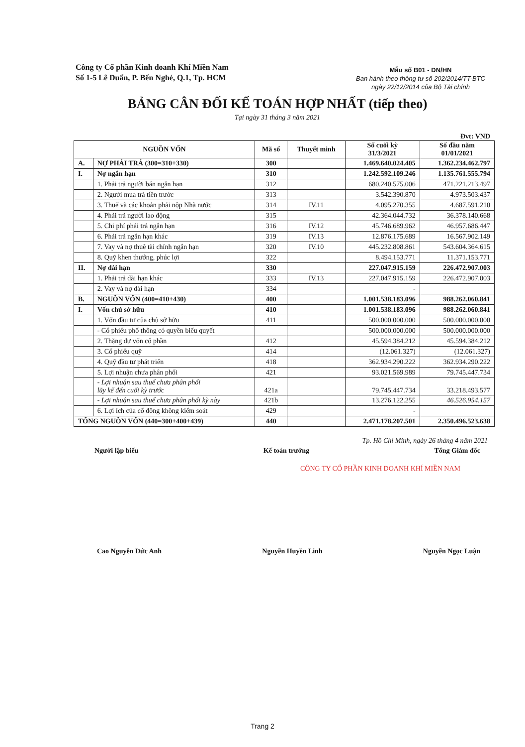Công ty Cổ phần Kinh doanh Khí Miền Nam
Số 1-5 Lê Duẩn, P. Bến Nghé, Q.1, Tp. HCM
Mẫu số B01 - DN/HN
Ban hành theo thông tư số 202/2014/TT-BTC
ngày 22/12/2014 của Bộ Tài chính
BẢNG CÂN ĐỐI KẾ TOÁN HỢP NHẤT (tiếp theo)
Tại ngày 31 tháng 3 năm 2021
Đvt: VND
| NGUỒN VỐN | | Mã số | Thuyết minh | Số cuối kỳ 31/3/2021 | Số đầu năm 01/01/2021 |
| --- | --- | --- | --- | --- | --- |
| A. | NỢ PHẢI TRẢ (300=310+330) | 300 | | 1.469.640.024.405 | 1.362.234.462.797 |
| I. | Nợ ngắn hạn | 310 | | 1.242.592.109.246 | 1.135.761.555.794 |
| | 1. Phải trả người bán ngắn hạn | 312 | | 680.240.575.006 | 471.221.213.497 |
| | 2. Người mua trả tiền trước | 313 | | 3.542.390.870 | 4.973.503.437 |
| | 3. Thuế và các khoản phải nộp Nhà nước | 314 | IV.11 | 4.095.270.355 | 4.687.591.210 |
| | 4. Phải trả người lao động | 315 | | 42.364.044.732 | 36.378.140.668 |
| | 5. Chi phí phải trả ngắn hạn | 316 | IV.12 | 45.746.689.962 | 46.957.686.447 |
| | 6. Phải trả ngắn hạn khác | 319 | IV.13 | 12.876.175.689 | 16.567.902.149 |
| | 7. Vay và nợ thuê tài chính ngắn hạn | 320 | IV.10 | 445.232.808.861 | 543.604.364.615 |
| | 8. Quỹ khen thưởng, phúc lợi | 322 | | 8.494.153.771 | 11.371.153.771 |
| II. | Nợ dài hạn | 330 | | 227.047.915.159 | 226.472.907.003 |
| | 1. Phải trả dài hạn khác | 333 | IV.13 | 227.047.915.159 | 226.472.907.003 |
| | 2. Vay và nợ dài hạn | 334 | | - | |
| B. | NGUỒN VỐN (400=410+430) | 400 | | 1.001.538.183.096 | 988.262.060.841 |
| I. | Vốn chủ sở hữu | 410 | | 1.001.538.183.096 | 988.262.060.841 |
| | 1. Vốn đầu tư của chủ sở hữu | 411 | | 500.000.000.000 | 500.000.000.000 |
| | - Cổ phiếu phổ thông có quyền biểu quyết | | | 500.000.000.000 | 500.000.000.000 |
| | 2. Thặng dư vốn cổ phần | 412 | | 45.594.384.212 | 45.594.384.212 |
| | 3. Cổ phiếu quỹ | 414 | | (12.061.327) | (12.061.327) |
| | 4. Quỹ đầu tư phát triển | 418 | | 362.934.290.222 | 362.934.290.222 |
| | 5. Lợi nhuận chưa phân phối | 421 | | 93.021.569.989 | 79.745.447.734 |
| | - Lợi nhuận sau thuế chưa phân phối lũy kế đến cuối kỳ trước | 421a | | 79.745.447.734 | 33.218.493.577 |
| | - Lợi nhuận sau thuế chưa phân phối kỳ này | 421b | | 13.276.122.255 | 46.526.954.157 |
| | 6. Lợi ích của cổ đông không kiểm soát | 429 | | - | |
| TỔNG NGUỒN VỐN (440=300+400+439) | | 440 | | 2.471.178.207.501 | 2.350.496.523.638 |
Tp. Hồ Chí Minh, ngày 26 tháng 4 năm 2021
Người lập biểu Kế toán trưởng Tổng Giám đốc
CÔNG TY CỔ PHẦN KINH DOANH KHÍ MIỀN NAM
Cao Nguyễn Đức Anh Nguyễn Huyền Linh Nguyễn Ngọc Luận
Trang 2